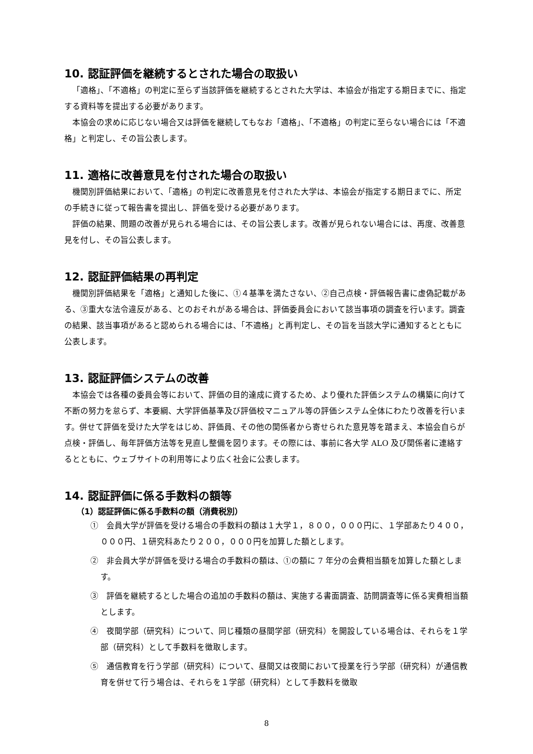10. 認証評価を継続するとされた場合の取扱い
「適格」、「不適格」の判定に至らず当該評価を継続するとされた大学は、本協会が指定する期日までに、指定する資料等を提出する必要があります。
本協会の求めに応じない場合又は評価を継続してもなお「適格」、「不適格」の判定に至らない場合には「不適格」と判定し、その旨公表します。
11. 適格に改善意見を付された場合の取扱い
機関別評価結果において、「適格」の判定に改善意見を付された大学は、本協会が指定する期日までに、所定の手続きに従って報告書を提出し、評価を受ける必要があります。
評価の結果、問題の改善が見られる場合には、その旨公表します。改善が見られない場合には、再度、改善意見を付し、その旨公表します。
12. 認証評価結果の再判定
機関別評価結果を「適格」と通知した後に、①４基準を満たさない、②自己点検・評価報告書に虚偽記載がある、③重大な法令違反がある、とのおそれがある場合は、評価委員会において該当事項の調査を行います。調査の結果、該当事項があると認められる場合には、「不適格」と再判定し、その旨を当該大学に通知するとともに公表します。
13. 認証評価システムの改善
本協会では各種の委員会等において、評価の目的達成に資するため、より優れた評価システムの構築に向けて不断の努力を怠らず、本要綱、大学評価基準及び評価校マニュアル等の評価システム全体にわたり改善を行います。併せて評価を受けた大学をはじめ、評価員、その他の関係者から寄せられた意見等を踏まえ、本協会自らが点検・評価し、毎年評価方法等を見直し整備を図ります。その際には、事前に各大学 ALO 及び関係者に連絡するとともに、ウェブサイトの利用等により広く社会に公表します。
14. 認証評価に係る手数料の額等
（1）認証評価に係る手数料の額（消費税別）
①　会員大学が評価を受ける場合の手数料の額は１大学１，８００，０００円に、１学部あたり４００，０００円、１研究科あたり２００，０００円を加算した額とします。
②　非会員大学が評価を受ける場合の手数料の額は、①の額に 7 年分の会費相当額を加算した額とします。
③　評価を継続するとした場合の追加の手数料の額は、実施する書面調査、訪問調査等に係る実費相当額とします。
④　夜間学部（研究科）について、同じ種類の昼間学部（研究科）を開設している場合は、それらを１学部（研究科）として手数料を徴取します。
⑤　通信教育を行う学部（研究科）について、昼間又は夜間において授業を行う学部（研究科）が通信教育を併せて行う場合は、それらを１学部（研究科）として手数料を徴取
8